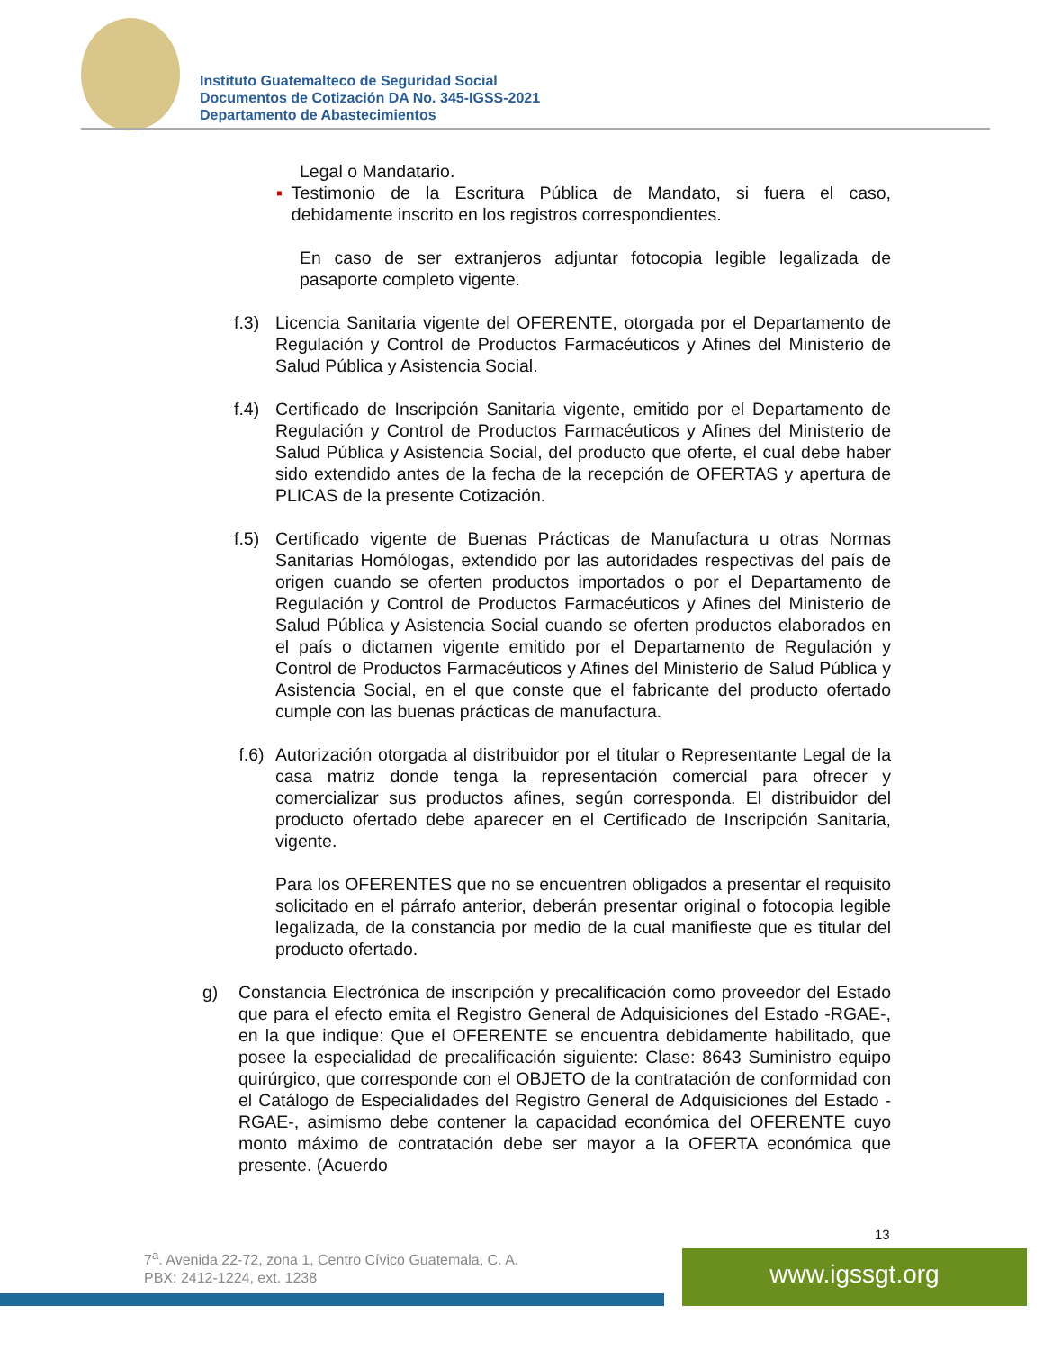Instituto Guatemalteco de Seguridad Social
Documentos de Cotización DA No. 345-IGSS-2021
Departamento de Abastecimientos
Legal o Mandatario.
▪ Testimonio de la Escritura Pública de Mandato, si fuera el caso, debidamente inscrito en los registros correspondientes.
En caso de ser extranjeros adjuntar fotocopia legible legalizada de pasaporte completo vigente.
f.3)
Licencia Sanitaria vigente del OFERENTE, otorgada por el Departamento de Regulación y Control de Productos Farmacéuticos y Afines del Ministerio de Salud Pública y Asistencia Social.
f.4)
Certificado de Inscripción Sanitaria vigente, emitido por el Departamento de Regulación y Control de Productos Farmacéuticos y Afines del Ministerio de Salud Pública y Asistencia Social, del producto que oferte, el cual debe haber sido extendido antes de la fecha de la recepción de OFERTAS y apertura de PLICAS de la presente Cotización.
f.5)
Certificado vigente de Buenas Prácticas de Manufactura u otras Normas Sanitarias Homólogas, extendido por las autoridades respectivas del país de origen cuando se oferten productos importados o por el Departamento de Regulación y Control de Productos Farmacéuticos y Afines del Ministerio de Salud Pública y Asistencia Social cuando se oferten productos elaborados en el país o dictamen vigente emitido por el Departamento de Regulación y Control de Productos Farmacéuticos y Afines del Ministerio de Salud Pública y Asistencia Social, en el que conste que el fabricante del producto ofertado cumple con las buenas prácticas de manufactura.
f.6)
Autorización otorgada al distribuidor por el titular o Representante Legal de la casa matriz donde tenga la representación comercial para ofrecer y comercializar sus productos afines, según corresponda. El distribuidor del producto ofertado debe aparecer en el Certificado de Inscripción Sanitaria, vigente.
Para los OFERENTES que no se encuentren obligados a presentar el requisito solicitado en el párrafo anterior, deberán presentar original o fotocopia legible legalizada, de la constancia por medio de la cual manifieste que es titular del producto ofertado.
g) Constancia Electrónica de inscripción y precalificación como proveedor del Estado que para el efecto emita el Registro General de Adquisiciones del Estado -RGAE-, en la que indique: Que el OFERENTE se encuentra debidamente habilitado, que posee la especialidad de precalificación siguiente: Clase: 8643 Suministro equipo quirúrgico, que corresponde con el OBJETO de la contratación de conformidad con el Catálogo de Especialidades del Registro General de Adquisiciones del Estado -RGAE-, asimismo debe contener la capacidad económica del OFERENTE cuyo monto máximo de contratación debe ser mayor a la OFERTA económica que presente. (Acuerdo
13
7<sup>a</sup>. Avenida 22-72, zona 1, Centro Cívico Guatemala, C. A.
PBX: 2412-1224, ext. 1238
www.igssgt.org